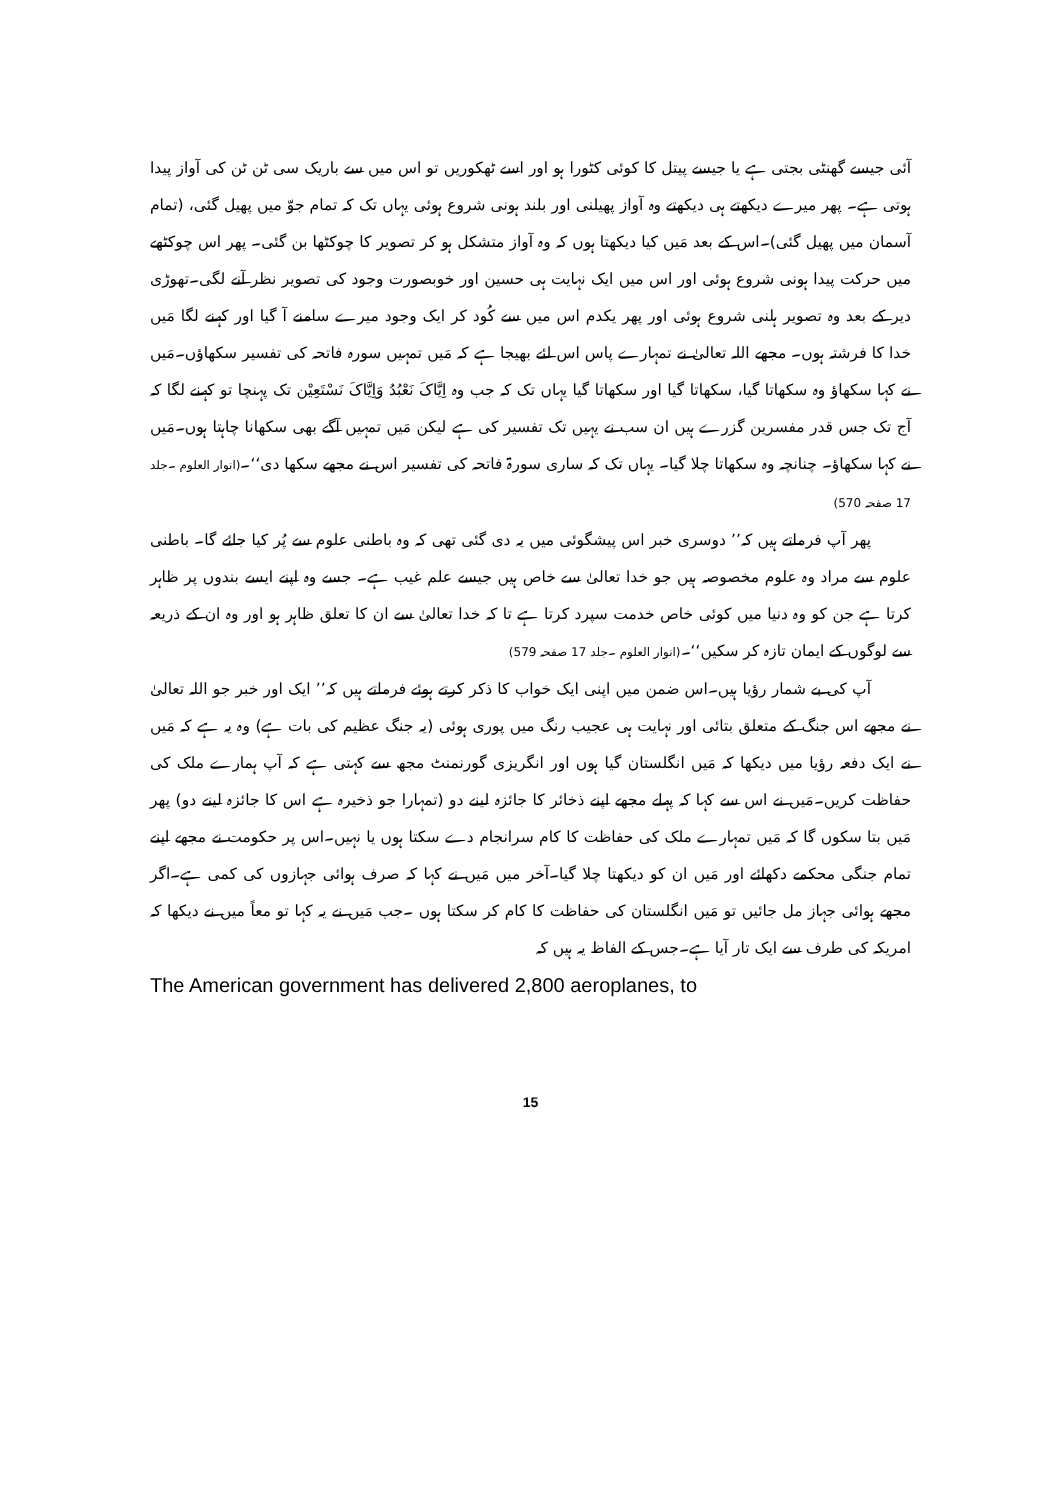آئی جیسے گھنٹی بجتی ہے یا جیسے پیتل کا کوئی کٹورا ہو اور اسے ٹھکوریں تو اس میں سے باریک سی ٹن ٹن کی آواز پیدا ہوتی ہے۔ پھر میرے دیکھتے ہی دیکھتے وہ آواز پھیلنی اور بلند ہونی شروع ہوئی یہاں تک کہ تمام جوّ میں پھیل گئی، (تمام آسمان میں پھیل گئی)۔اس کے بعد مَیں کیا دیکھتا ہوں کہ وہ آواز متشکل ہو کر تصویر کا چوکٹھا بن گئی۔ پھر اس چوکٹھے میں حرکت پیدا ہونی شروع ہوئی اور اس میں ایک نہایت ہی حسین اور خوبصورت وجود کی تصویر نظر آنے لگی۔تھوڑی دیر کے بعد وہ تصویر ہلنی شروع ہوئی اور پھر یکدم اس میں سے کُود کر ایک وجود میرے سامنے آ گیا اور کہنے لگا مَیں خدا کا فرشتہ ہوں۔ مجھے اللہ تعالیٰ نے تمہارے پاس اس لئے بھیجا ہے کہ مَیں تمہیں سورہ فاتحہ کی تفسیر سکھاؤں۔مَیں نے کہا سکھاؤ وہ سکھاتا گیا، سکھاتا گیا اور سکھاتا گیا یہاں تک کہ جب وہ اِیَّاکَ نَعْبُدُ وَاِیَّاکَ نَسْتَعِیْن تک پہنچا تو کہنے لگا کہ آج تک جس قدر مفسرین گزرے ہیں ان سب نے یہیں تک تفسیر کی ہے لیکن مَیں تمہیں آگے بھی سکھانا چاہتا ہوں۔مَیں نے کہا سکھاؤ۔ چنانچہ وہ سکھاتا چلا گیا۔ یہاں تک کہ ساری سورۃ فاتحہ کی تفسیر اس نے مجھے سکھا دی‘‘۔(انوار العلوم ۔جلد 17 صفحہ 570)
پھر آپ فرماتے ہیں کہ’’ دوسری خبر اس پیشگوئی میں یہ دی گئی تھی کہ وہ باطنی علوم سے پُر کیا جائے گا۔ باطنی علوم سے مراد وہ علوم مخصوصہ ہیں جو خدا تعالیٰ سے خاص ہیں جیسے علم غیب ہے۔ جسے وہ اپنے ایسے بندوں پر ظاہر کرتا ہے جن کو وہ دنیا میں کوئی خاص خدمت سپرد کرتا ہے تا کہ خدا تعالیٰ سے ان کا تعلق ظاہر ہو اور وہ ان کے ذریعہ سے لوگوں کے ایمان تازہ کر سکیں‘‘۔(انوار العلوم ۔جلد 17 صفحہ 579)
آپ کی بے شمار رؤیا ہیں۔اس ضمن میں اپنی ایک خواب کا ذکر کرتے ہوئے فرماتے ہیں کہ’’ ایک اور خبر جو اللہ تعالیٰ نے مجھے اس جنگ کے متعلق بتائی اور نہایت ہی عجیب رنگ میں پوری ہوئی (یہ جنگ عظیم کی بات ہے) وہ یہ ہے کہ مَیں نے ایک دفعہ رؤیا میں دیکھا کہ مَیں انگلستان گیا ہوں اور انگریزی گورنمنٹ مجھ سے کہتی ہے کہ آپ ہمارے ملک کی حفاظت کریں۔مَیں نے اس سے کہا کہ پہلے مجھے اپنے ذخائر کا جائزہ لینے دو (تمہارا جو ذخیرہ ہے اس کا جائزہ لینے دو) پھر مَیں بتا سکوں گا کہ مَیں تمہارے ملک کی حفاظت کا کام سرانجام دے سکتا ہوں یا نہیں۔اس پر حکومت نے مجھے اپنے تمام جنگی محکمے دکھائے اور مَیں ان کو دیکھتا چلا گیا۔آخر میں مَیں نے کہا کہ صرف ہوائی جہازوں کی کمی ہے۔اگر مجھے ہوائی جہاز مل جائیں تو مَیں انگلستان کی حفاظت کا کام کر سکتا ہوں ۔جب مَیں نے یہ کہا تو معاً میں نے دیکھا کہ امریکہ کی طرف سے ایک تار آیا ہے۔جس کے الفاظ یہ ہیں کہ
The American government has delivered 2,800 aeroplanes, to
15